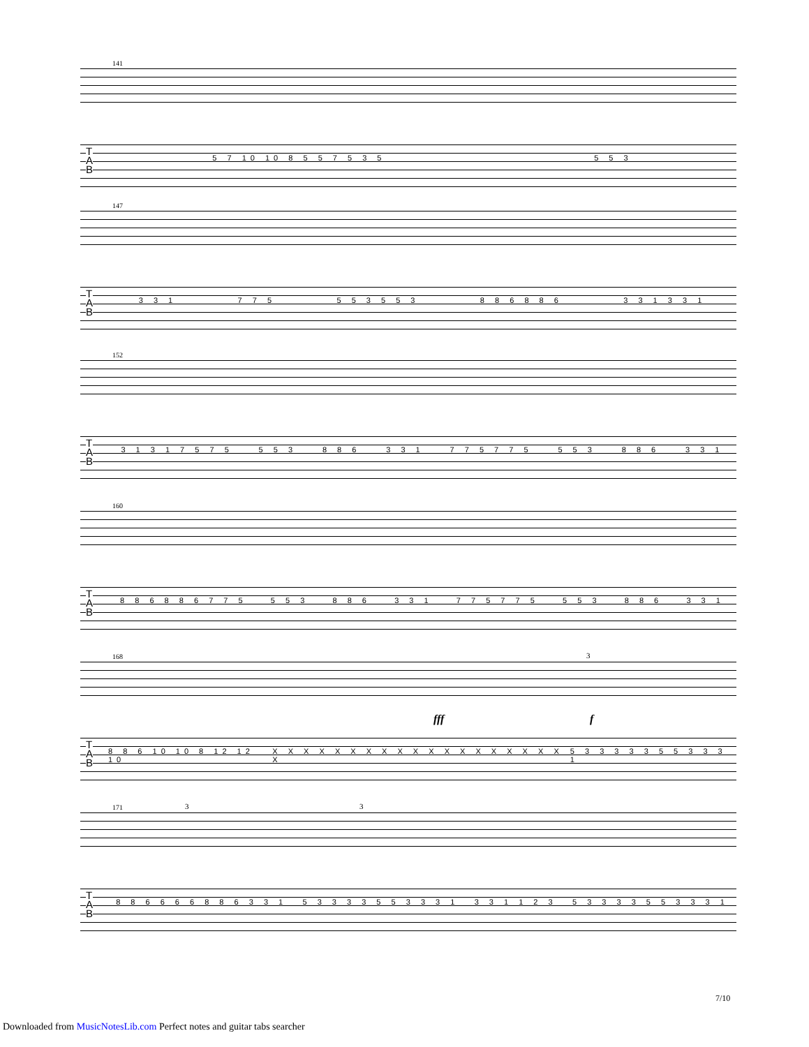141
T
A
B
5 7 10 10 8 5 5 7 5 3 5 5 5 3
147
T
A
B
3 3 1 7 7 5 5 5 3 5 5 3 8 8 6 8 8 6 3 3 1 3 3 1
152
T
A
B
3 1 3 1 7 5 7 5 5 5 3 8 8 6 3 3 1 7 7 5 7 7 5 5 5 3 8 8 6 3 3 1
160
T
A
B
8 8 6 8 8 6 7 7 5 5 5 3 8 8 6 3 3 1 7 7 5 7 7 5 5 5 3 8 8 6 3 3 1
168
fff f
3
T
A
B
8 8 6 10 10 8 12 12 10 X X X X X X X X X X X X X X X X X X X X 5 3 3 3 3 3 5 5 3 3 3 1
171 3 3
T
A
B
8 8 6 6 6 6 8 8 6 3 3 1 5 3 3 3 3 5 5 3 3 3 1 3 3 1 1 2 3 5 3 3 3 3 5 5 3 3 3 1
7/10
Downloaded from MusicNotesLib.com Perfect notes and guitar tabs searcher